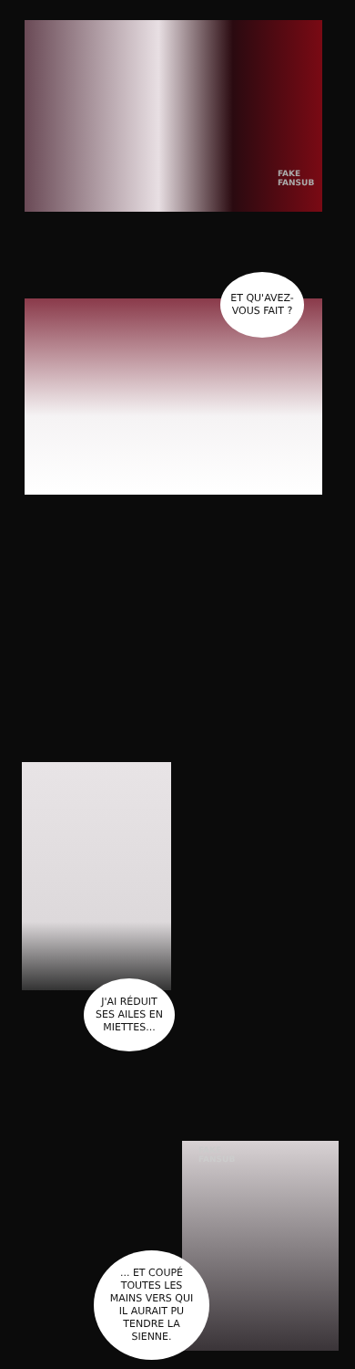FAKE
FANSUB
ET QU'AVEZ-
VOUS FAIT ?
J'AI RÉDUIT
SES AILES EN
MIETTES...
FAKE
FANSUB
... ET COUPÉ
TOUTES LES
MAINS VERS QUI
IL AURAIT PU
TENDRE LA
SIENNE.